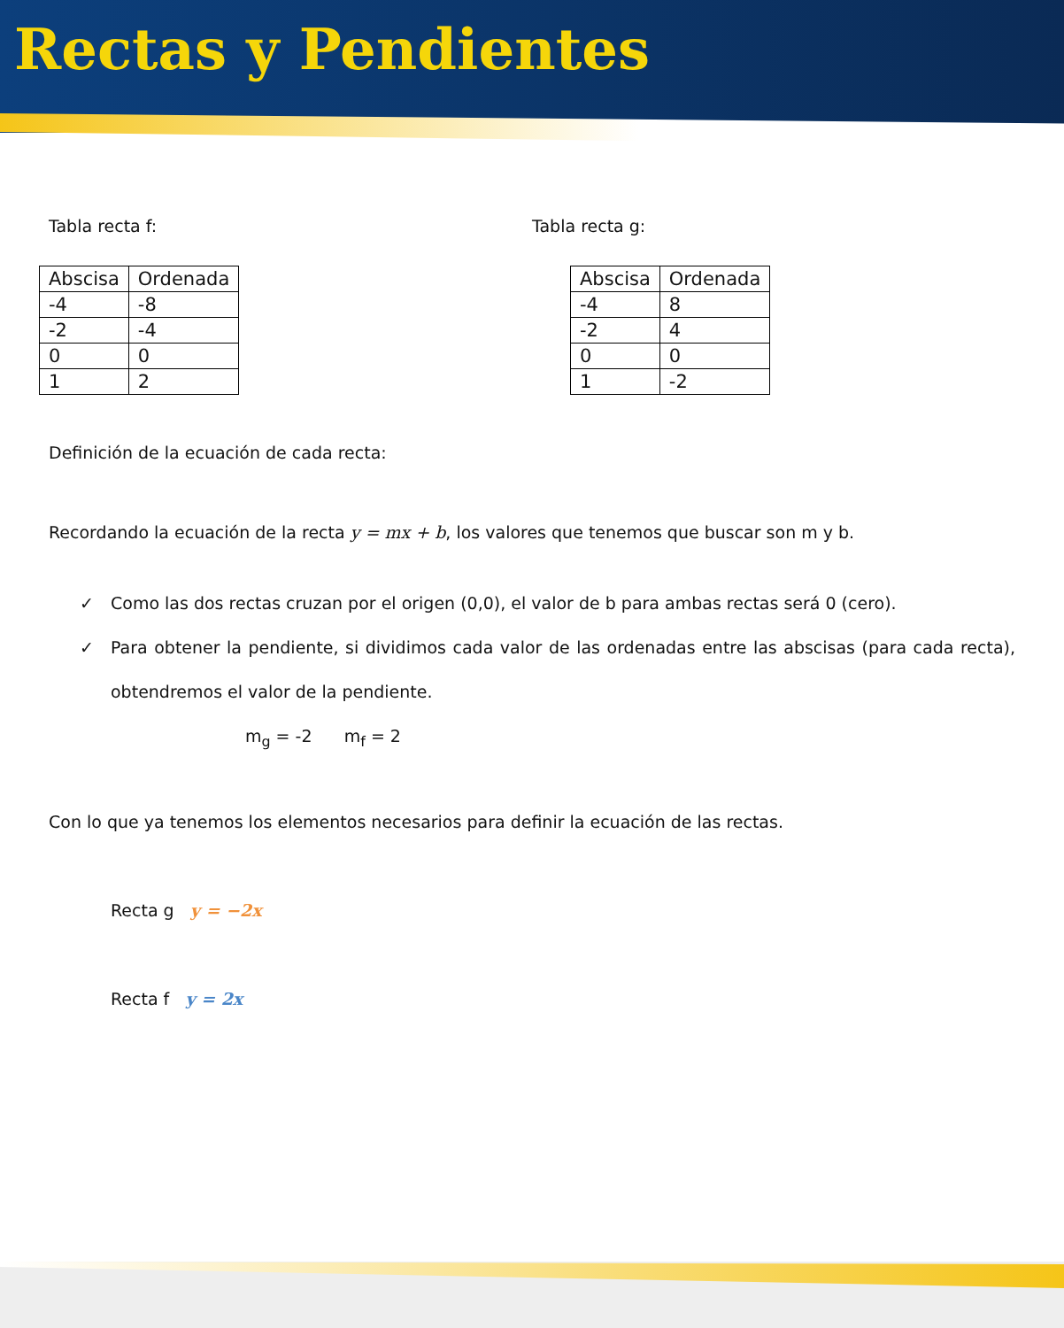Rectas y Pendientes
Tabla recta f:
| Abscisa | Ordenada |
| --- | --- |
| -4 | -8 |
| -2 | -4 |
| 0 | 0 |
| 1 | 2 |
Tabla recta g:
| Abscisa | Ordenada |
| --- | --- |
| -4 | 8 |
| -2 | 4 |
| 0 | 0 |
| 1 | -2 |
Definición de la ecuación de cada recta:
Recordando la ecuación de la recta y = mx + b, los valores que tenemos que buscar son m y b.
✓ Como las dos rectas cruzan por el origen (0,0), el valor de b para ambas rectas será 0 (cero).
✓ Para obtener la pendiente, si dividimos cada valor de las ordenadas entre las abscisas (para cada recta), obtendremos el valor de la pendiente.
m<sub>g</sub> = -2 m<sub>f</sub> = 2
Con lo que ya tenemos los elementos necesarios para definir la ecuación de las rectas.
Recta g y = −2x
Recta f y = 2x